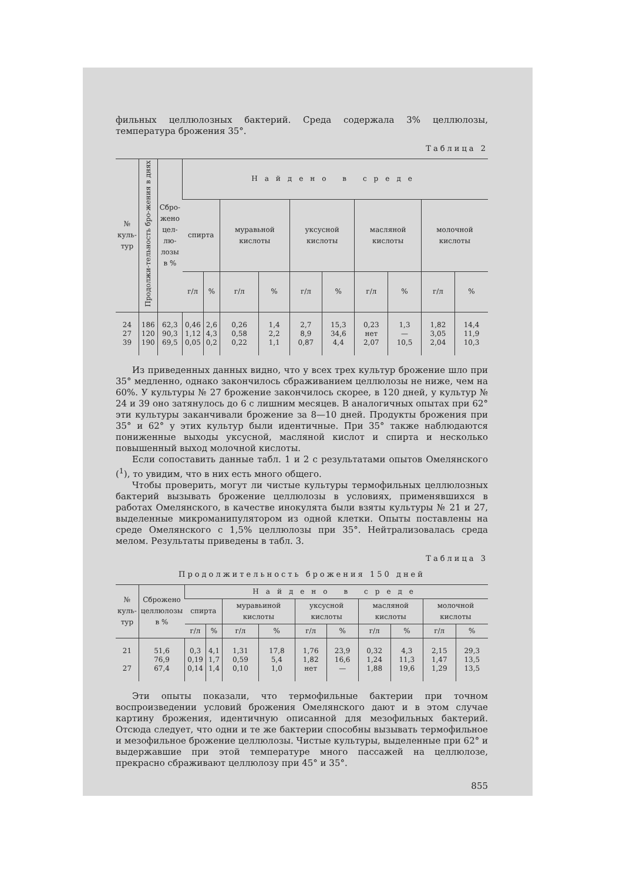фильных целлюлозных бактерий. Среда содержала 3% целлюлозы, температура брожения 35°.
Таблица 2
| № куль- тур | Продолжи-тельность бро-жения в днях | Сбро- жено цел- лю- лозы в % | Найдено в среде | | | | | | | | | |
| --- | --- | --- | --- | --- | --- | --- | --- | --- | --- | --- | --- | --- |
| | | | спирта | | муравьной кислоты | | уксусной кислоты | | масляной кислоты | | молочной кислоты | |
| | | | г/л | % | г/л | % | г/л | % | г/л | % | г/л | % |
| 24 27 39 | 186 120 190 | 62,3 90,3 69,5 | 0,46 1,12 0,05 | 2,6 4,3 0,2 | 0,26 0,58 0,22 | 1,4 2,2 1,1 | 2,7 8,9 0,87 | 15,3 34,6 4,4 | 0,23 нет 2,07 | 1,3 — 10,5 | 1,82 3,05 2,04 | 14,4 11,9 10,3 |
Из приведенных данных видно, что у всех трех культур брожение шло при 35° медленно, однако закончилось сбраживанием целлюлозы не ниже, чем на 60%. У культуры № 27 брожение закончилось скорее, в 120 дней, у культур № 24 и 39 оно затянулось до 6 с лишним месяцев. В аналогичных опытах при 62° эти культуры заканчивали брожение за 8—10 дней. Продукты брожения при 35° и 62° у этих культур были идентичные. При 35° также наблюдаются пониженные выходы уксусной, масляной кислот и спирта и несколько повышенный выход молочной кислоты.
Если сопоставить данные табл. 1 и 2 с результатами опытов Омелянского (<sup>1</sup>), то увидим, что в них есть много общего.
Чтобы проверить, могут ли чистые культуры термофильных целлюлозных бактерий вызывать брожение целлюлозы в условиях, применявшихся в работах Омелянского, в качестве инокулята были взяты культуры № 21 и 27, выделенные микроманипулятором из одной клетки. Опыты поставлены на среде Омелянского с 1,5% целлюлозы при 35°. Нейтрализовалась среда мелом. Результаты приведены в табл. 3.
Таблица 3
Продолжительность брожения 150 дней
| № куль- тур | Сброжено целлюлозы в % | Найдено в среде | | | | | | | | | |
| --- | --- | --- | --- | --- | --- | --- | --- | --- | --- | --- | --- |
| | | спирта | | муравьиной кислоты | | уксусной кислоты | | масляной кислоты | | молочной кислоты | |
| | | г/л | % | г/л | % | г/л | % | г/л | % | г/л | % |
| 21 27 | 51,6 76,9 67,4 | 0,3 0,19 0,14 | 4,1 1,7 1,4 | 1,31 0,59 0,10 | 17,8 5,4 1,0 | 1,76 1,82 нет | 23,9 16,6 — | 0,32 1,24 1,88 | 4,3 11,3 19,6 | 2,15 1,47 1,29 | 29,3 13,5 13,5 |
Эти опыты показали, что термофильные бактерии при точном воспроизведении условий брожения Омелянского дают и в этом случае картину брожения, идентичную описанной для мезофильных бактерий. Отсюда следует, что одни и те же бактерии способны вызывать термофильное и мезофильное брожение целлюлозы. Чистые культуры, выделенные при 62° и выдержавшие при этой температуре много пассажей на целлюлозе, прекрасно сбраживают целлюлозу при 45° и 35°.
855